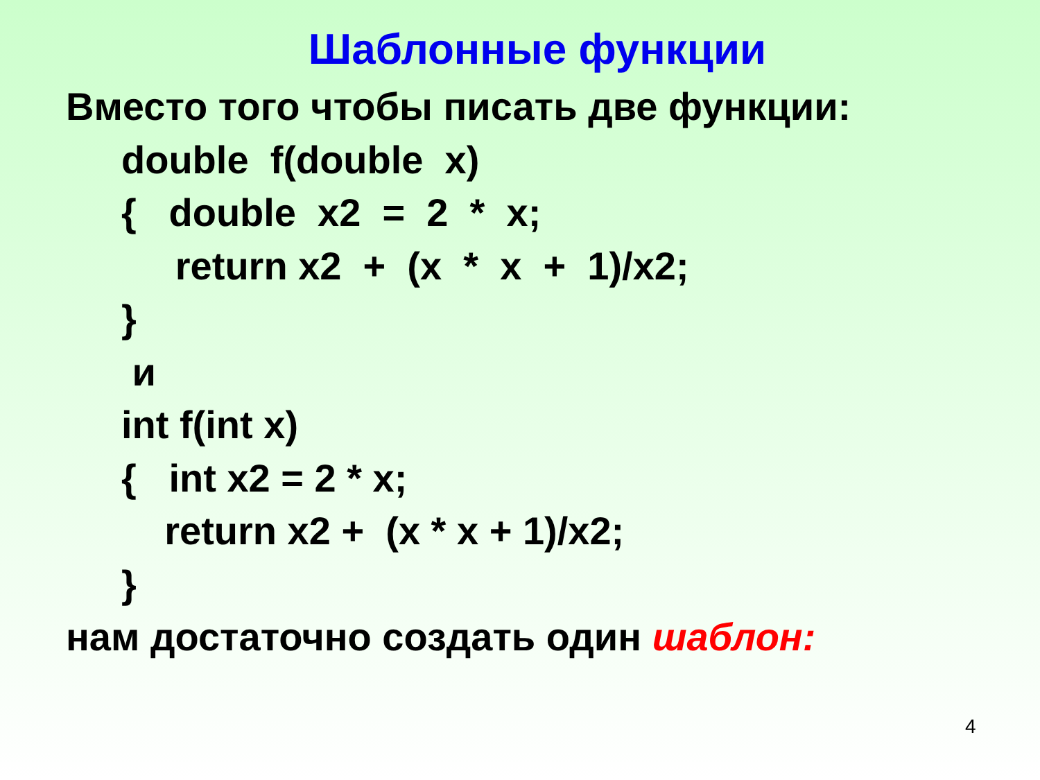Шаблонные функции
Вместо того чтобы писать две функции:
double f(double x) { double x2 = 2 * x; return x2 + (x * x + 1)/x2; } и int f(int x) { int x2 = 2 * x; return x2 + (x * x + 1)/x2; }
нам достаточно создать один шаблон:
4